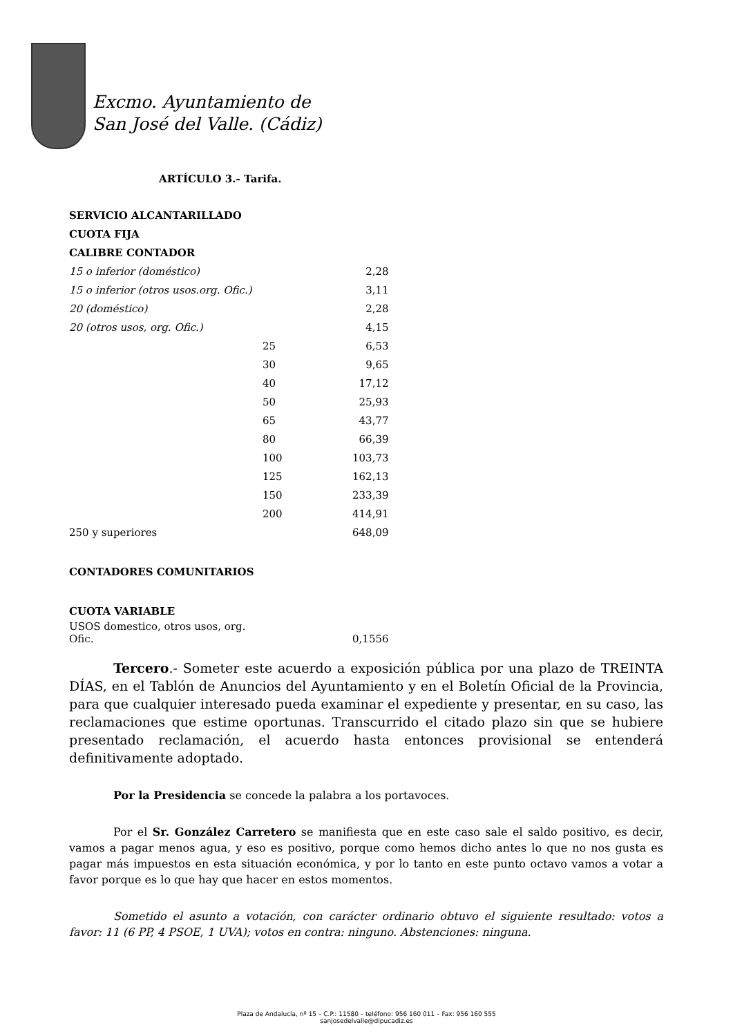Excmo. Ayuntamiento de
San José del Valle. (Cádiz)
ARTÍCULO 3.- Tarifa.
| SERVICIO ALCANTARILLADO | | |
| CUOTA FIJA | | |
| CALIBRE CONTADOR | | |
| 15 o inferior (doméstico) | | 2,28 |
| 15 o inferior (otros usos.org. Ofic.) | | 3,11 |
| 20 (doméstico) | | 2,28 |
| 20 (otros usos, org. Ofic.) | | 4,15 |
| | 25 | 6,53 |
| | 30 | 9,65 |
| | 40 | 17,12 |
| | 50 | 25,93 |
| | 65 | 43,77 |
| | 80 | 66,39 |
| | 100 | 103,73 |
| | 125 | 162,13 |
| | 150 | 233,39 |
| | 200 | 414,91 |
| 250 y superiores | | 648,09 |
| CONTADORES COMUNITARIOS | | |
| CUOTA VARIABLE | | |
| USOS domestico, otros usos, org. Ofic. | | 0,1556 |
Tercero.- Someter este acuerdo a exposición pública por una plazo de TREINTA DÍAS, en el Tablón de Anuncios del Ayuntamiento y en el Boletín Oficial de la Provincia, para que cualquier interesado pueda examinar el expediente y presentar, en su caso, las reclamaciones que estime oportunas. Transcurrido el citado plazo sin que se hubiere presentado reclamación, el acuerdo hasta entonces provisional se entenderá definitivamente adoptado.
Por la Presidencia se concede la palabra a los portavoces.
Por el Sr. González Carretero se manifiesta que en este caso sale el saldo positivo, es decir, vamos a pagar menos agua, y eso es positivo, porque como hemos dicho antes lo que no nos gusta es pagar más impuestos en esta situación económica, y por lo tanto en este punto octavo vamos a votar a favor porque es lo que hay que hacer en estos momentos.
Sometido el asunto a votación, con carácter ordinario obtuvo el siguiente resultado: votos a favor: 11 (6 PP, 4 PSOE, 1 UVA); votos en contra: ninguno. Abstenciones: ninguna.
Plaza de Andalucía, nº 15 – C.P.: 11580 – teléfono: 956 160 011 – Fax: 956 160 555
sanjosedelvalle@dipucadiz.es